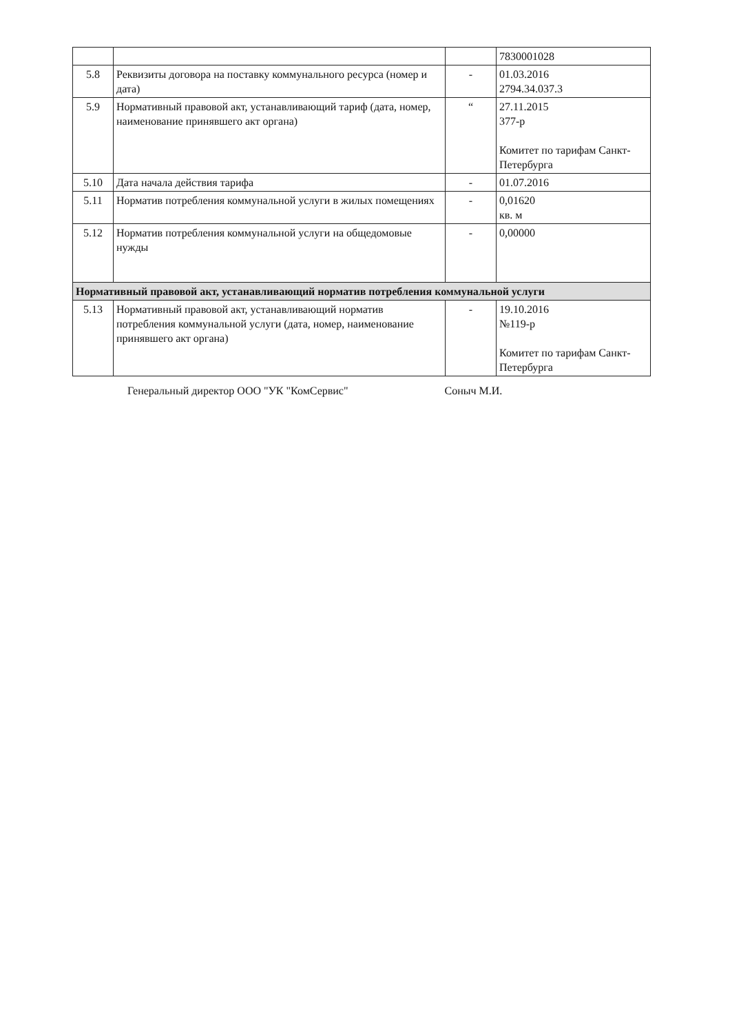| | | | 7830001028 |
| 5.8 | Реквизиты договора на поставку коммунального ресурса (номер и дата) | - | 01.03.2016 2794.34.037.3 |
| 5.9 | Нормативный правовой акт, устанавливающий тариф (дата, номер, наименование принявшего акт органа) | “ | 27.11.2015 377-р Комитет по тарифам Санкт-Петербурга |
| 5.10 | Дата начала действия тарифа | - | 01.07.2016 |
| 5.11 | Норматив потребления коммунальной услуги в жилых помещениях | - | 0,01620 кв. м |
| 5.12 | Норматив потребления коммунальной услуги на общедомовые нужды | - | 0,00000 |
| Нормативный правовой акт, устанавливающий норматив потребления коммунальной услуги | | | |
| 5.13 | Нормативный правовой акт, устанавливающий норматив потребления коммунальной услуги (дата, номер, наименование принявшего акт органа) | - | 19.10.2016 №119-р Комитет по тарифам Санкт-Петербурга |
Генеральный директор ООО "УК "КомСервис" Соныч М.И.